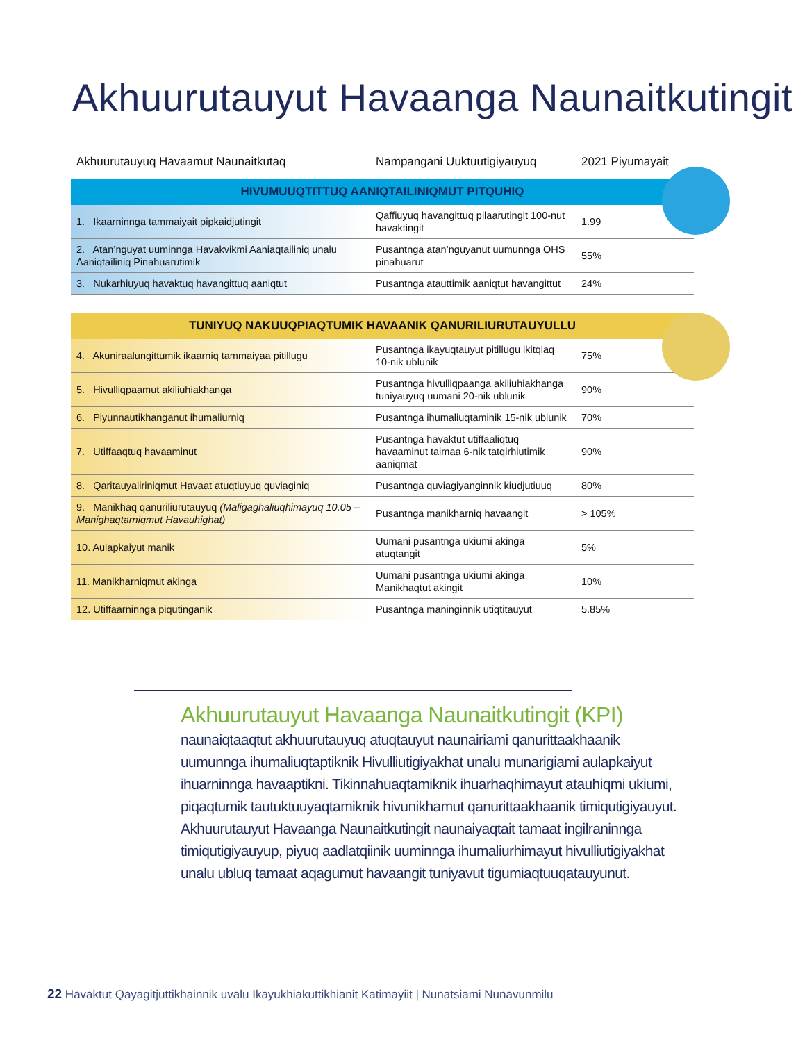Akhuurutauyut Havaanga Naunaitkutingit
| Akhuurutauyuq Havaamut Naunaitkutaq | Nampangani Uuktuutigiyauyuq | 2021 Piyumayait |
| --- | --- | --- |
| HIVUMUUQTITTUQ AANIQTAILINIQMUT PITQUHIQ | | |
| 1. Ikaarninnga tammaiyait pipkaidjutingit | Qaffiuyuq havangittuq pilaarutingit 100-nut havaktingit | 1.99 |
| 2. Atan’nguyat uuminnga Havakvikmi Aaniaqtailiniq unalu Aaniqtailiniq Pinahuarutimik | Pusantnga atan’nguyanut uumunnga OHS pinahuarut | 55% |
| 3. Nukarhiuyuq havaktuq havangittuq aaniqtut | Pusantnga atauttimik aaniqtut havangittut | 24% |
| TUNIYUQ NAKUUQPIAQTUMIK HAVAANIK QANURILIURUTAUYULLU | | |
| 4. Akuniraalungittumik ikaarniq tammaiyaa pitillugu | Pusantnga ikayuqtauyut pitillugu ikitqiaq 10-nik ublunik | 75% |
| 5. Hivulliqpaamut akiliuhiakhanga | Pusantnga hivulliqpaanga akiliuhiakhanga tuniyauyuq uumani 20-nik ublunik | 90% |
| 6. Piyunnautikhanganut ihumaliurniq | Pusantnga ihumaliuqtaminik 15-nik ublunik | 70% |
| 7. Utiffaaqtuq havaaminut | Pusantnga havaktut utiffaaliqtuq havaaminut taimaa 6-nik tatqirhiutimik aaniqmat | 90% |
| 8. Qaritauyaliriniqmut Havaat atuqtiuyuq quviaginiq | Pusantnga quviagiyanginnik kiudjutiuuq | 80% |
| 9. Manikhaq qanuriliurutauyuq (Maligaghaliuqhimayuq 10.05 – Manighaqtarniqmut Havauhighat) | Pusantnga manikharniq havaangit | > 105% |
| 10. Aulapkaiyut manik | Uumani pusantnga ukiumi akinga atuqtangit | 5% |
| 11. Manikharniqmut akinga | Uumani pusantnga ukiumi akinga Manikhaqtut akingit | 10% |
| 12. Utiffaarninnga piqutinganik | Pusantnga maninginnik utiqtitauyut | 5.85% |
Akhuurutauyut Havaanga Naunaitkutingit (KPI) naunaiqtaaqtut akhuurutauyuq atuqtauyut naunairiami qanurittaakhaanik uumunnga ihumaliuqtaptiknik Hivulliutigiyakhat unalu munarigiami aulapkaiyut ihuarninnga havaaptikni. Tikinnahuaqtamiknik ihuarhaqhimayut atauhiqmi ukiumi, piqaqtumik tautuktuuyaqtamiknik hivunikhamut qanurittaakhaanik timiqutigiyauyut. Akhuurutauyut Havaanga Naunaitkutingit naunaiyaqtait tamaat ingilraninnga timiqutigiyauyup, piyuq aadlatqiinik uuminnga ihumaliurhimayut hivulliutigiyakhat unalu ubluq tamaat aqagumut havaangit tuniyavut tigumiaqtuuqatauyunut.
22 Havaktut Qayagitjuttikhainnik uvalu Ikayukhiakuttikhianit Katimayiit | Nunatsiami Nunavunmilu